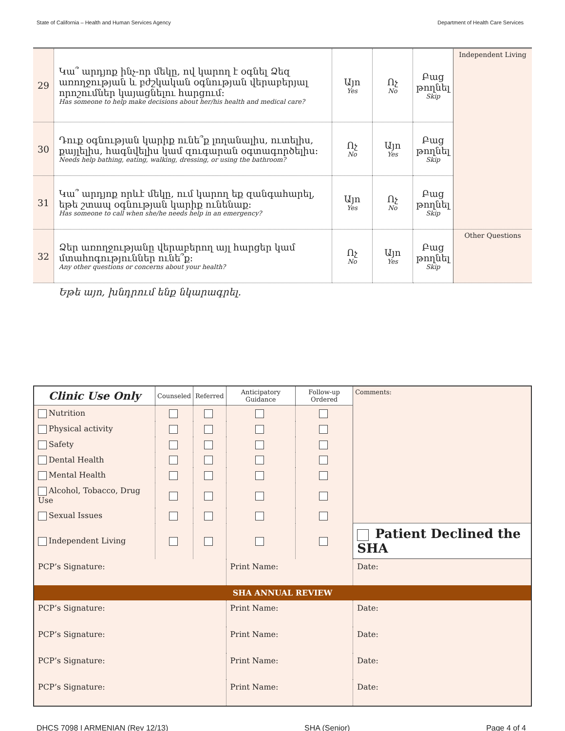State of California – Health and Human Services Agency Department of Health Care Services
| 29 | Կա՞ արդյոք ինչ-որ մեկը, ով կարող է օգնել Ձեզ առողջության և բժշկական օգնության վերաբերյալ որոշումներ կայացնելու հարցում: Has someone to help make decisions about her/his health and medical care? | Այո Yes | Ոչ No | Բաց թողնել Skip | Independent Living |
| 30 | Դուք օգնության կարիք ունե՞ք լողանալիս, ուտելիս, քայլելիս, հագնվելիս կամ զուգարան օգտագործելիս: Needs help bathing, eating, walking, dressing, or using the bathroom? | Ոչ No | Այո Yes | Բաց թողնել Skip | |
| 31 | Կա՞ արդյոք որևէ մեկը, ում կարող եք զանգահարել, եթե շտապ օգնության կարիք ունենաք: Has someone to call when she/he needs help in an emergency? | Այո Yes | Ոչ No | Բաց թողնել Skip | |
| 32 | Ձեր առողջությանը վերաբերող այլ հարցեր կամ մտահոգություններ ունե՞ք: Any other questions or concerns about your health? | Ոչ No | Այո Yes | Բաց թողնել Skip | Other Questions |
Եթե այո, խնդրում ենք նկարագրել.
| Clinic Use Only | Counseled | Referred | Anticipatory Guidance | Follow-up Ordered | Comments: | |
| --- | --- | --- | --- | --- | --- | --- |
| Nutrition | | | | | | |
| Physical activity | | | | | | |
| Safety | | | | | | |
| Dental Health | | | | | | |
| Mental Health | | | | | | |
| Alcohol, Tobacco, Drug Use | | | | | | |
| Sexual Issues | | | | | | |
| Independent Living | | | | | Patient Declined the SHA | |
| PCP’s Signature: | | | Print Name: | | | Date: |
| SHA ANNUAL REVIEW | | | | | | |
| PCP’s Signature: | | | Print Name: | | | Date: |
| PCP’s Signature: | | | Print Name: | | | Date: |
| PCP’s Signature: | | | Print Name: | | | Date: |
| PCP’s Signature: | | | Print Name: | | | Date: |
DHCS 7098 I ARMENIAN (Rev 12/13) SHA (Senior) Page 4 of 4